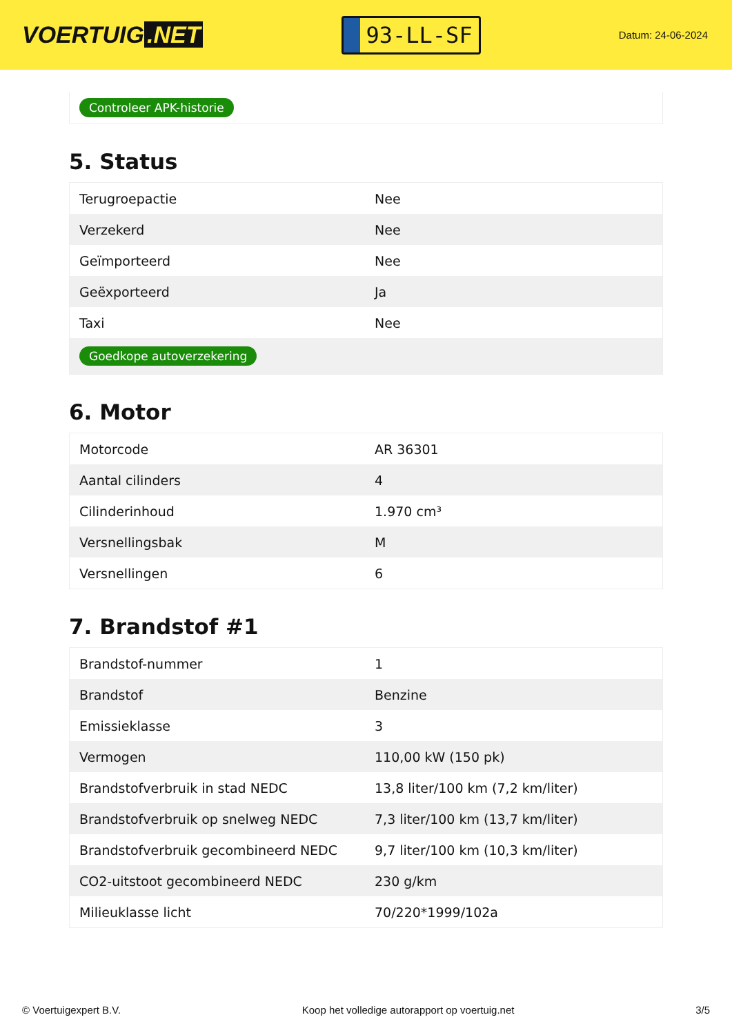VOERTUIG.NET
93-LL-SF
Datum: 24-06-2024
Controleer APK-historie
5. Status
| Terugroepactie | Nee |
| Verzekerd | Nee |
| Geïmporteerd | Nee |
| Geëxporteerd | Ja |
| Taxi | Nee |
| Goedkope autoverzekering | |
6. Motor
| Motorcode | AR 36301 |
| Aantal cilinders | 4 |
| Cilinderinhoud | 1.970 cm³ |
| Versnellingsbak | M |
| Versnellingen | 6 |
7. Brandstof #1
| Brandstof-nummer | 1 |
| Brandstof | Benzine |
| Emissieklasse | 3 |
| Vermogen | 110,00 kW (150 pk) |
| Brandstofverbruik in stad NEDC | 13,8 liter/100 km (7,2 km/liter) |
| Brandstofverbruik op snelweg NEDC | 7,3 liter/100 km (13,7 km/liter) |
| Brandstofverbruik gecombineerd NEDC | 9,7 liter/100 km (10,3 km/liter) |
| CO2-uitstoot gecombineerd NEDC | 230 g/km |
| Milieuklasse licht | 70/220*1999/102a |
© Voertuigexpert B.V. Koop het volledige autorapport op voertuig.net 3/5